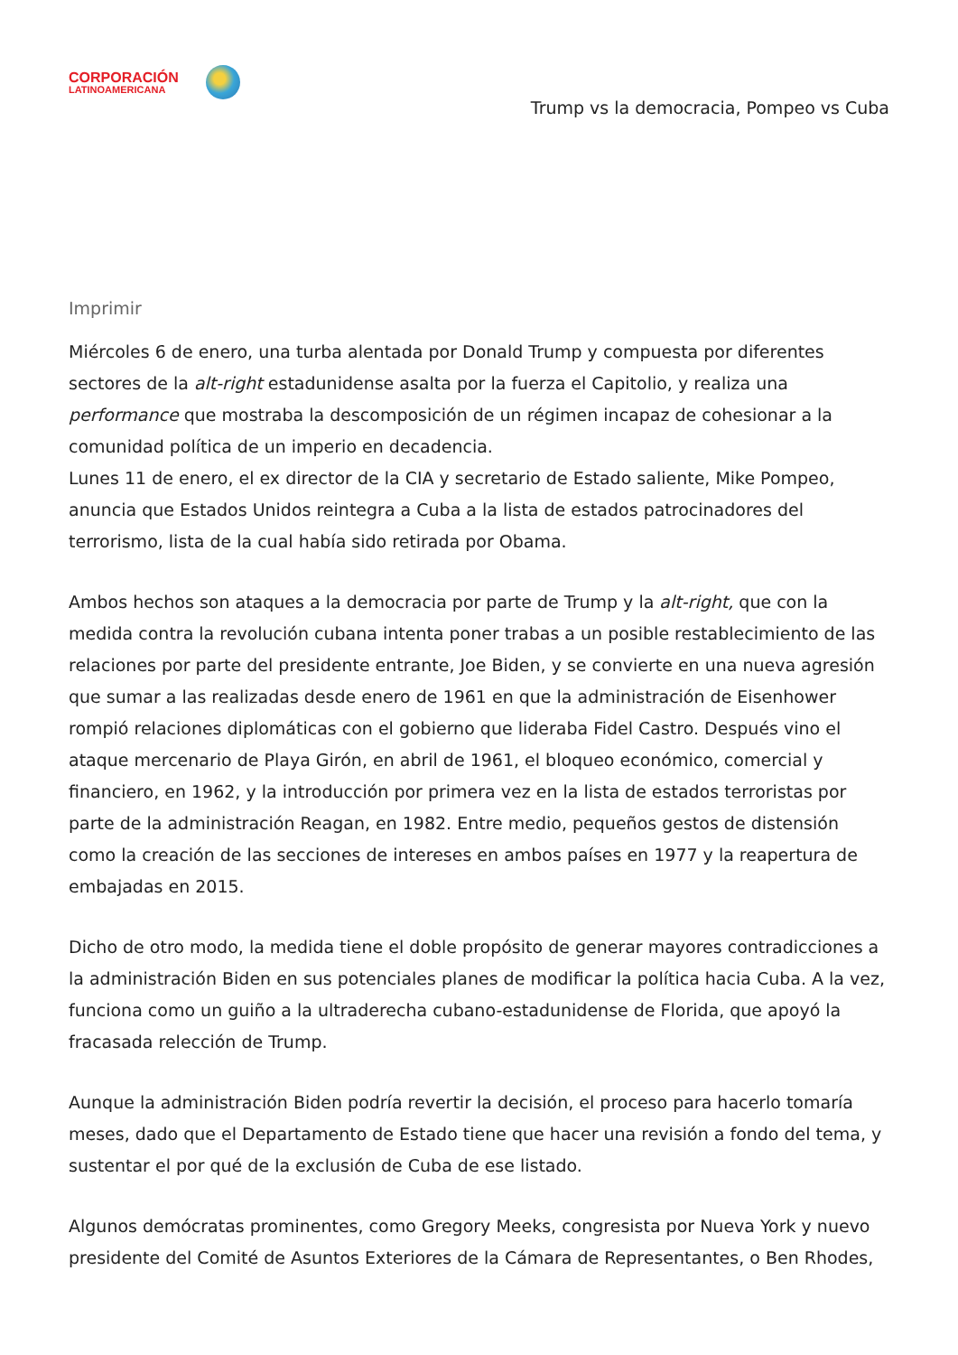CORPORACIÓN
LATINOAMERICANA
Trump vs la democracia, Pompeo vs Cuba
Imprimir
Miércoles 6 de enero, una turba alentada por Donald Trump y compuesta por diferentes sectores de la alt-right estadunidense asalta por la fuerza el Capitolio, y realiza una performance que mostraba la descomposición de un régimen incapaz de cohesionar a la comunidad política de un imperio en decadencia.
Lunes 11 de enero, el ex director de la CIA y secretario de Estado saliente, Mike Pompeo, anuncia que Estados Unidos reintegra a Cuba a la lista de estados patrocinadores del terrorismo, lista de la cual había sido retirada por Obama.
Ambos hechos son ataques a la democracia por parte de Trump y la alt-right, que con la medida contra la revolución cubana intenta poner trabas a un posible restablecimiento de las relaciones por parte del presidente entrante, Joe Biden, y se convierte en una nueva agresión que sumar a las realizadas desde enero de 1961 en que la administración de Eisenhower rompió relaciones diplomáticas con el gobierno que lideraba Fidel Castro. Después vino el ataque mercenario de Playa Girón, en abril de 1961, el bloqueo económico, comercial y financiero, en 1962, y la introducción por primera vez en la lista de estados terroristas por parte de la administración Reagan, en 1982. Entre medio, pequeños gestos de distensión como la creación de las secciones de intereses en ambos países en 1977 y la reapertura de embajadas en 2015.
Dicho de otro modo, la medida tiene el doble propósito de generar mayores contradicciones a la administración Biden en sus potenciales planes de modificar la política hacia Cuba. A la vez, funciona como un guiño a la ultraderecha cubano-estadunidense de Florida, que apoyó la fracasada relección de Trump.
Aunque la administración Biden podría revertir la decisión, el proceso para hacerlo tomaría meses, dado que el Departamento de Estado tiene que hacer una revisión a fondo del tema, y sustentar el por qué de la exclusión de Cuba de ese listado.
Algunos demócratas prominentes, como Gregory Meeks, congresista por Nueva York y nuevo presidente del Comité de Asuntos Exteriores de la Cámara de Representantes, o Ben Rhodes,